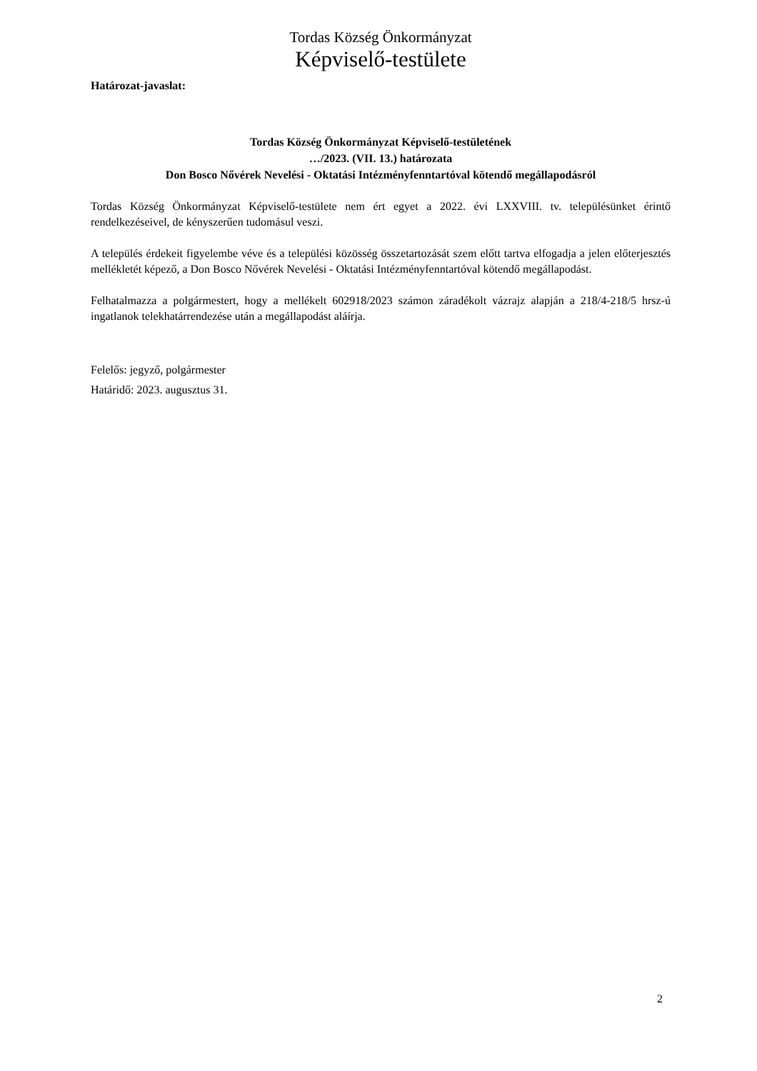Tordas Község Önkormányzat
Képviselő-testülete
Határozat-javaslat:
Tordas Község Önkormányzat Képviselő-testületének
…/2023. (VII. 13.) határozata
Don Bosco Nővérek Nevelési - Oktatási Intézményfenntartóval kötendő megállapodásról
Tordas Község Önkormányzat Képviselő-testülete nem ért egyet a 2022. évi LXXVIII. tv. településünket érintő rendelkezéseivel, de kényszerűen tudomásul veszi.
A település érdekeit figyelembe véve és a települési közösség összetartozását szem előtt tartva elfogadja a jelen előterjesztés mellékletét képező, a Don Bosco Nővérek Nevelési - Oktatási Intézményfenntartóval kötendő megállapodást.
Felhatalmazza a polgármestert, hogy a mellékelt 602918/2023 számon záradékolt vázrajz alapján a 218/4-218/5 hrsz-ú ingatlanok telekhatárrendezése után a megállapodást aláírja.
Felelős: jegyző, polgármester
Határidő: 2023. augusztus 31.
2